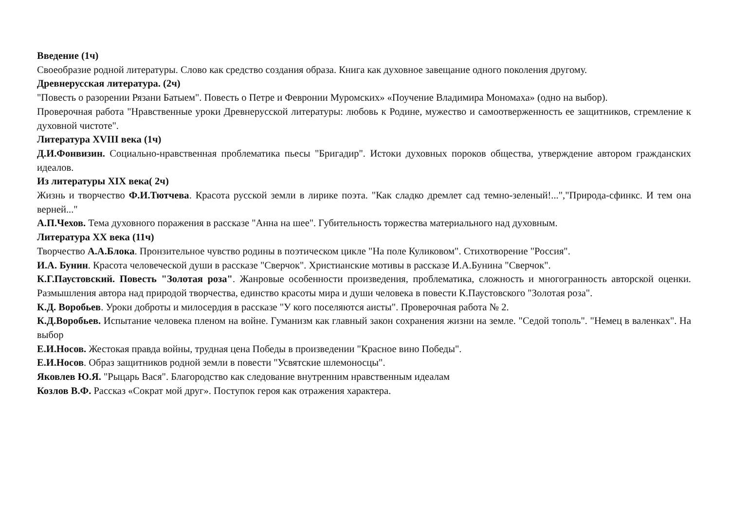Введение (1ч)
Своеобразие родной литературы. Слово как средство создания образа. Книга как духовное завещание одного поколения другому.
Древнерусская литература. (2ч)
"Повесть о разорении Рязани Батыем". Повесть о Петре и Февронии Муромских» «Поучение Владимира Мономаха» (одно на выбор).
Проверочная работа "Нравственные уроки Древнерусской литературы: любовь к Родине, мужество и самоотверженность ее защитников, стремление к духовной чистоте".
Литература XVIII века (1ч)
Д.И.Фонвизин. Социально-нравственная проблематика пьесы "Бригадир". Истоки духовных пороков общества, утверждение автором гражданских идеалов.
Из литературы XIX века( 2ч)
Жизнь и творчество Ф.И.Тютчева. Красота русской земли в лирике поэта. "Как сладко дремлет сад темно-зеленый!...","Природа-сфинкс. И тем она верней..."
А.П.Чехов. Тема духовного поражения в рассказе "Анна на шее". Губительность торжества материального над духовным.
Литература XX века (11ч)
Творчество А.А.Блока. Пронзительное чувство родины в поэтическом цикле "На поле Куликовом". Стихотворение "Россия".
И.А. Бунин. Красота человеческой души в рассказе "Сверчок". Христианские мотивы в рассказе И.А.Бунина "Сверчок".
К.Г.Паустовский. Повесть "Золотая роза". Жанровые особенности произведения, проблематика, сложность и многогранность авторской оценки. Размышления автора над природой творчества, единство красоты мира и души человека в повести К.Паустовского "Золотая роза".
К.Д. Воробьев. Уроки доброты и милосердия в рассказе "У кого поселяются аисты". Проверочная работа № 2.
К.Д.Воробьев. Испытание человека пленом на войне. Гуманизм как главный закон сохранения жизни на земле. "Седой тополь". "Немец в валенках". На выбор
Е.И.Носов. Жестокая правда войны, трудная цена Победы в произведении "Красное вино Победы".
Е.И.Носов. Образ защитников родной земли в повести "Усвятские шлемоносцы".
Яковлев Ю.Я. "Рыцарь Вася". Благородство как следование внутренним нравственным идеалам
Козлов В.Ф. Рассказ «Сократ мой друг». Поступок героя как отражения характера.